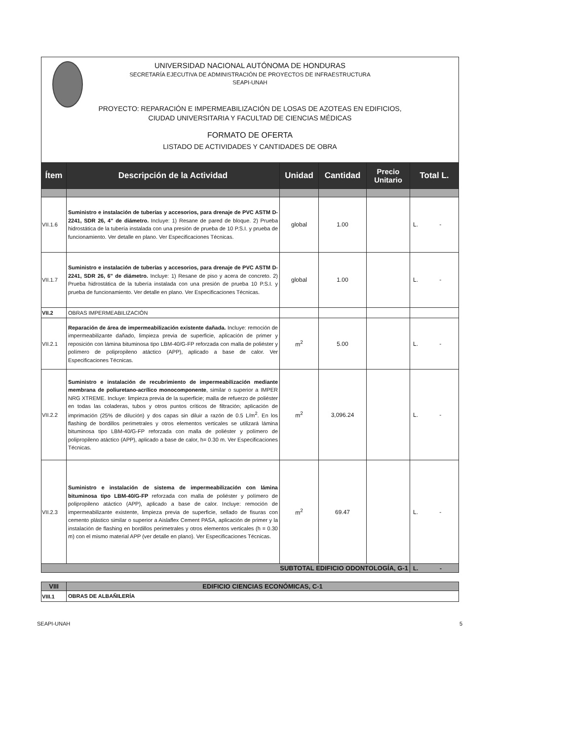UNIVERSIDAD NACIONAL AUTÓNOMA DE HONDURAS
SECRETARÍA EJECUTIVA DE ADMINISTRACIÓN DE PROYECTOS DE INFRAESTRUCTURA
SEAPI-UNAH
PROYECTO: REPARACIÓN E IMPERMEABILIZACIÓN DE LOSAS DE AZOTEAS EN EDIFICIOS,
CIUDAD UNIVERSITARIA Y FACULTAD DE CIENCIAS MÉDICAS
FORMATO DE OFERTA
LISTADO DE ACTIVIDADES Y CANTIDADES DE OBRA
| Ítem | Descripción de la Actividad | Unidad | Cantidad | Precio Unitario | Total L. |
| --- | --- | --- | --- | --- | --- |
| VII.1.6 | Suministro e instalación de tuberías y accesorios, para drenaje de PVC ASTM D-2241, SDR 26, 4" de diámetro. Incluye: 1) Resane de pared de bloque. 2) Prueba hidrostática de la tubería instalada con una presión de prueba de 10 P.S.I. y prueba de funcionamiento. Ver detalle en plano. Ver Especificaciones Técnicas. | global | 1.00 | | L. - |
| VII.1.7 | Suministro e instalación de tuberías y accesorios, para drenaje de PVC ASTM D-2241, SDR 26, 6" de diámetro. Incluye: 1) Resane de piso y acera de concreto. 2) Prueba hidrostática de la tubería instalada con una presión de prueba 10 P.S.I. y prueba de funcionamiento. Ver detalle en plano. Ver Especificaciones Técnicas. | global | 1.00 | | L. - |
| VII.2 | OBRAS IMPERMEABILIZACIÓN | | | | |
| VII.2.1 | Reparación de área de impermeabilización existente dañada. Incluye: remoción de impermeabilizante dañado, limpieza previa de superficie, aplicación de primer y reposición con lámina bituminosa tipo LBM-40/G-FP reforzada con malla de poliéster y polímero de polipropileno atáctico (APP), aplicado a base de calor. Ver Especificaciones Técnicas. | m<sup>2</sup> | 5.00 | | L. - |
| VII.2.2 | Suministro e instalación de recubrimiento de impermeabilización mediante membrana de poliuretano-acrílico monocomponente , similar o superior a IMPER NRG XTREME. Incluye: limpieza previa de la superficie; malla de refuerzo de poliéster en todas las coladeras, tubos y otros puntos críticos de filtración; aplicación de imprimación (25% de dilución) y dos capas sin diluir a razón de 0.5 L/m<sup>2</sup>. En los flashing de bordillos perimetrales y otros elementos verticales se utilizará lámina bituminosa tipo LBM-40/G-FP reforzada con malla de poliéster y polímero de polipropileno atáctico (APP), aplicado a base de calor, h= 0.30 m. Ver Especificaciones Técnicas. | m<sup>2</sup> | 3,096.24 | | L. - |
| VII.2.3 | Suministro e instalación de sistema de impermeabilización con lámina bituminosa tipo LBM-40/G-FP reforzada con malla de poliéster y polímero de polipropileno atáctico (APP), aplicado a base de calor. Incluye: remoción de impermeabilizante existente, limpieza previa de superficie, sellado de fisuras con cemento plástico similar o superior a Aislaflex Cement PASA, aplicación de primer y la instalación de flashing en bordillos perimetrales y otros elementos verticales (h = 0.30 m) con el mismo material APP (ver detalle en plano). Ver Especificaciones Técnicas. | m<sup>2</sup> | 69.47 | | L. - |
| SUBTOTAL EDIFICIO ODONTOLOGÍA, G-1 | | | | | L. - |
| VIII | EDIFICIO CIENCIAS ECONÓMICAS, C-1 |
| VIII.1 | OBRAS DE ALBAÑILERÍA |
SEAPI-UNAH 5